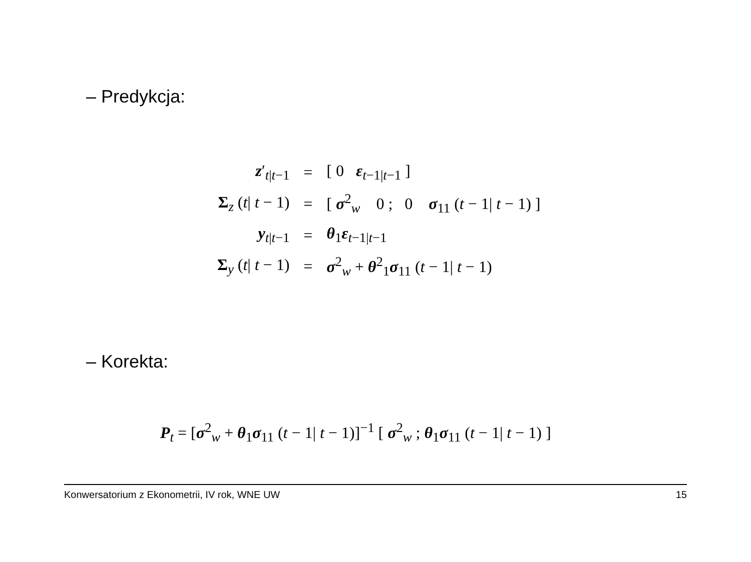– Predykcja:
| z ′<sub>t/t−1</sub> | = | [ 0 ε<sub>t−1/t−1</sub> ] |
| Σ<sub>z</sub> ( t / t − 1) | = | [ σ<sup>2</sup><sub>w</sub> 0 ; 0 σ<sub>11</sub> ( t − 1/ t − 1) ] |
| y<sub>t/t−1</sub> | = | θ<sub>1</sub> ε<sub>t−1/t−1</sub> |
| Σ<sub>y</sub> ( t / t − 1) | = | σ<sup>2</sup><sub>w</sub> + θ<sup>2</sup><sub>1</sub> σ<sub>11</sub> ( t − 1/ t − 1) |
– Korekta:
P<sub>t</sub> = [σ<sup>2</sup><sub>w</sub> + θ<sub>1</sub>σ<sub>11</sub> (t − 1| t − 1)]<sup>−1</sup> [ σ<sup>2</sup><sub>w</sub> ; θ<sub>1</sub>σ<sub>11</sub> (t − 1| t − 1) ]
Konwersatorium z Ekonometrii, IV rok, WNE UW 15